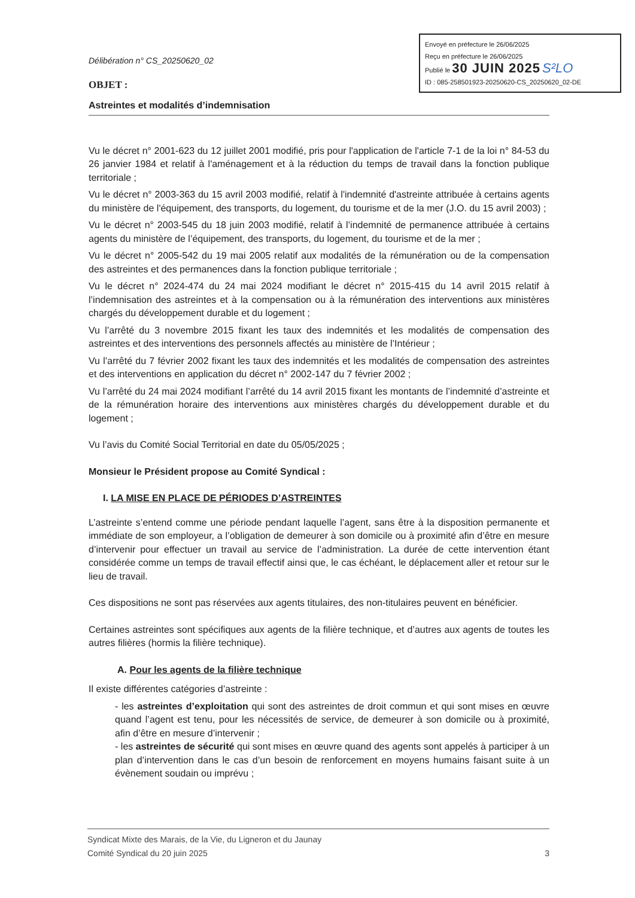Envoyé en préfecture le 26/06/2025
Reçu en préfecture le 26/06/2025
Publié le 30 JUIN 2025 S²LO
ID : 085-258501923-20250620-CS_20250620_02-DE
Délibération n° CS_20250620_02
OBJET :
Astreintes et modalités d’indemnisation
Vu le décret n° 2001-623 du 12 juillet 2001 modifié, pris pour l'application de l'article 7-1 de la loi n° 84-53 du 26 janvier 1984 et relatif à l'aménagement et à la réduction du temps de travail dans la fonction publique territoriale ;
Vu le décret n° 2003-363 du 15 avril 2003 modifié, relatif à l'indemnité d'astreinte attribuée à certains agents du ministère de l'équipement, des transports, du logement, du tourisme et de la mer (J.O. du 15 avril 2003) ;
Vu le décret n° 2003-545 du 18 juin 2003 modifié, relatif à l’indemnité de permanence attribuée à certains agents du ministère de l’équipement, des transports, du logement, du tourisme et de la mer ;
Vu le décret n° 2005-542 du 19 mai 2005 relatif aux modalités de la rémunération ou de la compensation des astreintes et des permanences dans la fonction publique territoriale ;
Vu le décret n° 2024-474 du 24 mai 2024 modifiant le décret n° 2015-415 du 14 avril 2015 relatif à l’indemnisation des astreintes et à la compensation ou à la rémunération des interventions aux ministères chargés du développement durable et du logement ;
Vu l’arrêté du 3 novembre 2015 fixant les taux des indemnités et les modalités de compensation des astreintes et des interventions des personnels affectés au ministère de l’Intérieur ;
Vu l’arrêté du 7 février 2002 fixant les taux des indemnités et les modalités de compensation des astreintes et des interventions en application du décret n° 2002-147 du 7 février 2002 ;
Vu l’arrêté du 24 mai 2024 modifiant l’arrêté du 14 avril 2015 fixant les montants de l’indemnité d’astreinte et de la rémunération horaire des interventions aux ministères chargés du développement durable et du logement ;
Vu l’avis du Comité Social Territorial en date du 05/05/2025 ;
Monsieur le Président propose au Comité Syndical :
I. LA MISE EN PLACE DE PÉRIODES D’ASTREINTES
L’astreinte s’entend comme une période pendant laquelle l’agent, sans être à la disposition permanente et immédiate de son employeur, a l’obligation de demeurer à son domicile ou à proximité afin d’être en mesure d’intervenir pour effectuer un travail au service de l’administration. La durée de cette intervention étant considérée comme un temps de travail effectif ainsi que, le cas échéant, le déplacement aller et retour sur le lieu de travail.
Ces dispositions ne sont pas réservées aux agents titulaires, des non-titulaires peuvent en bénéficier.
Certaines astreintes sont spécifiques aux agents de la filière technique, et d’autres aux agents de toutes les autres filières (hormis la filière technique).
A. Pour les agents de la filière technique
Il existe différentes catégories d’astreinte :
- les astreintes d’exploitation qui sont des astreintes de droit commun et qui sont mises en œuvre quand l’agent est tenu, pour les nécessités de service, de demeurer à son domicile ou à proximité, afin d’être en mesure d’intervenir ;
- les astreintes de sécurité qui sont mises en œuvre quand des agents sont appelés à participer à un plan d’intervention dans le cas d’un besoin de renforcement en moyens humains faisant suite à un évènement soudain ou imprévu ;
Syndicat Mixte des Marais, de la Vie, du Ligneron et du Jaunay
Comité Syndical du 20 juin 2025 3